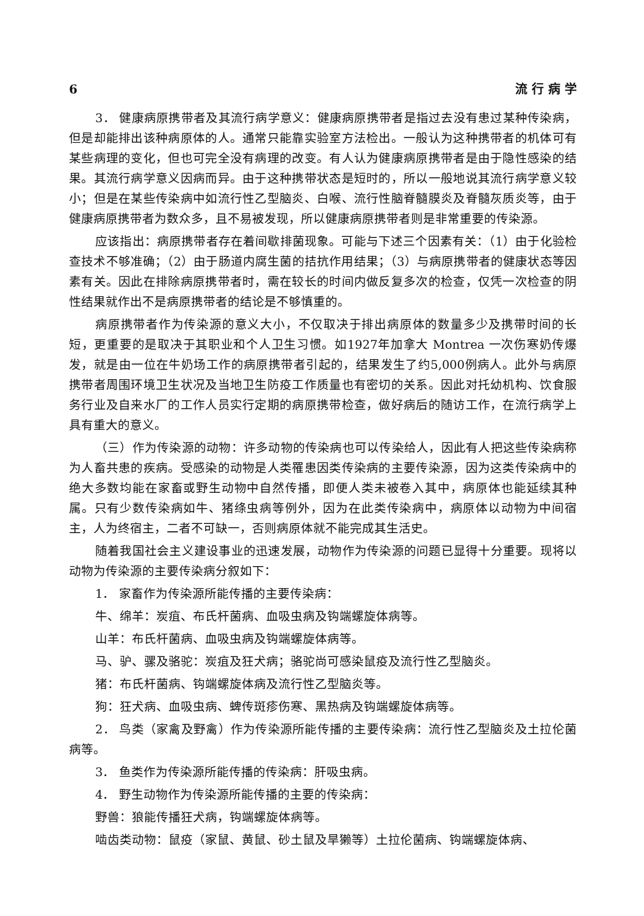6 流 行 病 学
3． 健康病原携带者及其流行病学意义：健康病原携带者是指过去没有患过某种传染病，但是却能排出该种病原体的人。通常只能靠实验室方法检出。一般认为这种携带者的机体可有某些病理的变化，但也可完全没有病理的改变。有人认为健康病原携带者是由于隐性感染的结果。其流行病学意义因病而异。由于这种携带状态是短时的，所以一般地说其流行病学意义较小；但是在某些传染病中如流行性乙型脑炎、白喉、流行性脑脊髓膜炎及脊髓灰质炎等，由于健康病原携带者为数众多，且不易被发现，所以健康病原携带者则是非常重要的传染源。
应该指出：病原携带者存在着间歇排菌现象。可能与下述三个因素有关：（1）由于化验检查技术不够准确；（2）由于肠道内腐生菌的拮抗作用结果；（3）与病原携带者的健康状态等因素有关。因此在排除病原携带者时，需在较长的时间内做反复多次的检查，仅凭一次检查的阴性结果就作出不是病原携带者的结论是不够慎重的。
病原携带者作为传染源的意义大小，不仅取决于排出病原体的数量多少及携带时间的长短，更重要的是取决于其职业和个人卫生习惯。如1927年加拿大 Montrea 一次伤寒奶传爆发，就是由一位在牛奶场工作的病原携带者引起的，结果发生了约5,000例病人。此外与病原携带者周围环境卫生状况及当地卫生防疫工作质量也有密切的关系。因此对托幼机构、饮食服务行业及自来水厂的工作人员实行定期的病原携带检查，做好病后的随访工作，在流行病学上具有重大的意义。
（三）作为传染源的动物：许多动物的传染病也可以传染给人，因此有人把这些传染病称为人畜共患的疾病。受感染的动物是人类罹患因类传染病的主要传染源，因为这类传染病中的绝大多数均能在家畜或野生动物中自然传播，即便人类未被卷入其中，病原体也能延续其种属。只有少数传染病如牛、猪绦虫病等例外，因为在此类传染病中，病原体以动物为中间宿主，人为终宿主，二者不可缺一，否则病原体就不能完成其生活史。
随着我国社会主义建设事业的迅速发展，动物作为传染源的问题已显得十分重要。现将以动物为传染源的主要传染病分叙如下：
1． 家畜作为传染源所能传播的主要传染病：
牛、绵羊：炭疽、布氏杆菌病、血吸虫病及钩端螺旋体病等。
山羊：布氏杆菌病、血吸虫病及钩端螺旋体病等。
马、驴、骡及骆驼：炭疽及狂犬病；骆驼尚可感染鼠疫及流行性乙型脑炎。
猪：布氏杆菌病、钩端螺旋体病及流行性乙型脑炎等。
狗：狂犬病、血吸虫病、蜱传斑疹伤寒、黑热病及钩端螺旋体病等。
2． 鸟类（家禽及野禽）作为传染源所能传播的主要传染病：流行性乙型脑炎及土拉伦菌病等。
3． 鱼类作为传染源所能传播的传染病：肝吸虫病。
4． 野生动物作为传染源所能传播的主要的传染病：
野兽：狼能传播狂犬病，钩端螺旋体病等。
啮齿类动物：鼠疫（家鼠、黄鼠、砂土鼠及旱獭等）土拉伦菌病、钩端螺旋体病、